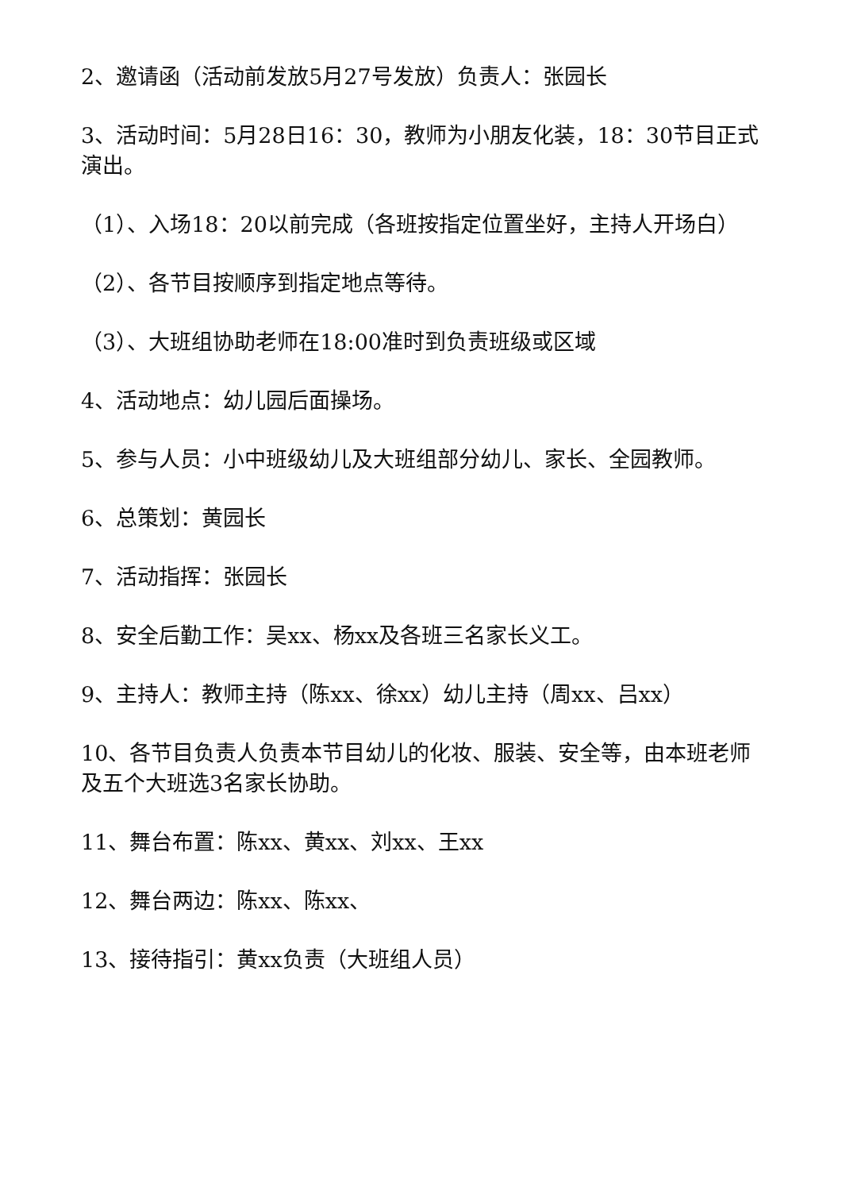2、邀请函（活动前发放5月27号发放）负责人：张园长
3、活动时间：5月28日16：30，教师为小朋友化装，18：30节目正式演出。
（1）、入场18：20以前完成（各班按指定位置坐好，主持人开场白）
（2）、各节目按顺序到指定地点等待。
（3）、大班组协助老师在18:00准时到负责班级或区域
4、活动地点：幼儿园后面操场。
5、参与人员：小中班级幼儿及大班组部分幼儿、家长、全园教师。
6、总策划：黄园长
7、活动指挥：张园长
8、安全后勤工作：吴xx、杨xx及各班三名家长义工。
9、主持人：教师主持（陈xx、徐xx）幼儿主持（周xx、吕xx）
10、各节目负责人负责本节目幼儿的化妆、服装、安全等，由本班老师及五个大班选3名家长协助。
11、舞台布置：陈xx、黄xx、刘xx、王xx
12、舞台两边：陈xx、陈xx、
13、接待指引：黄xx负责（大班组人员）